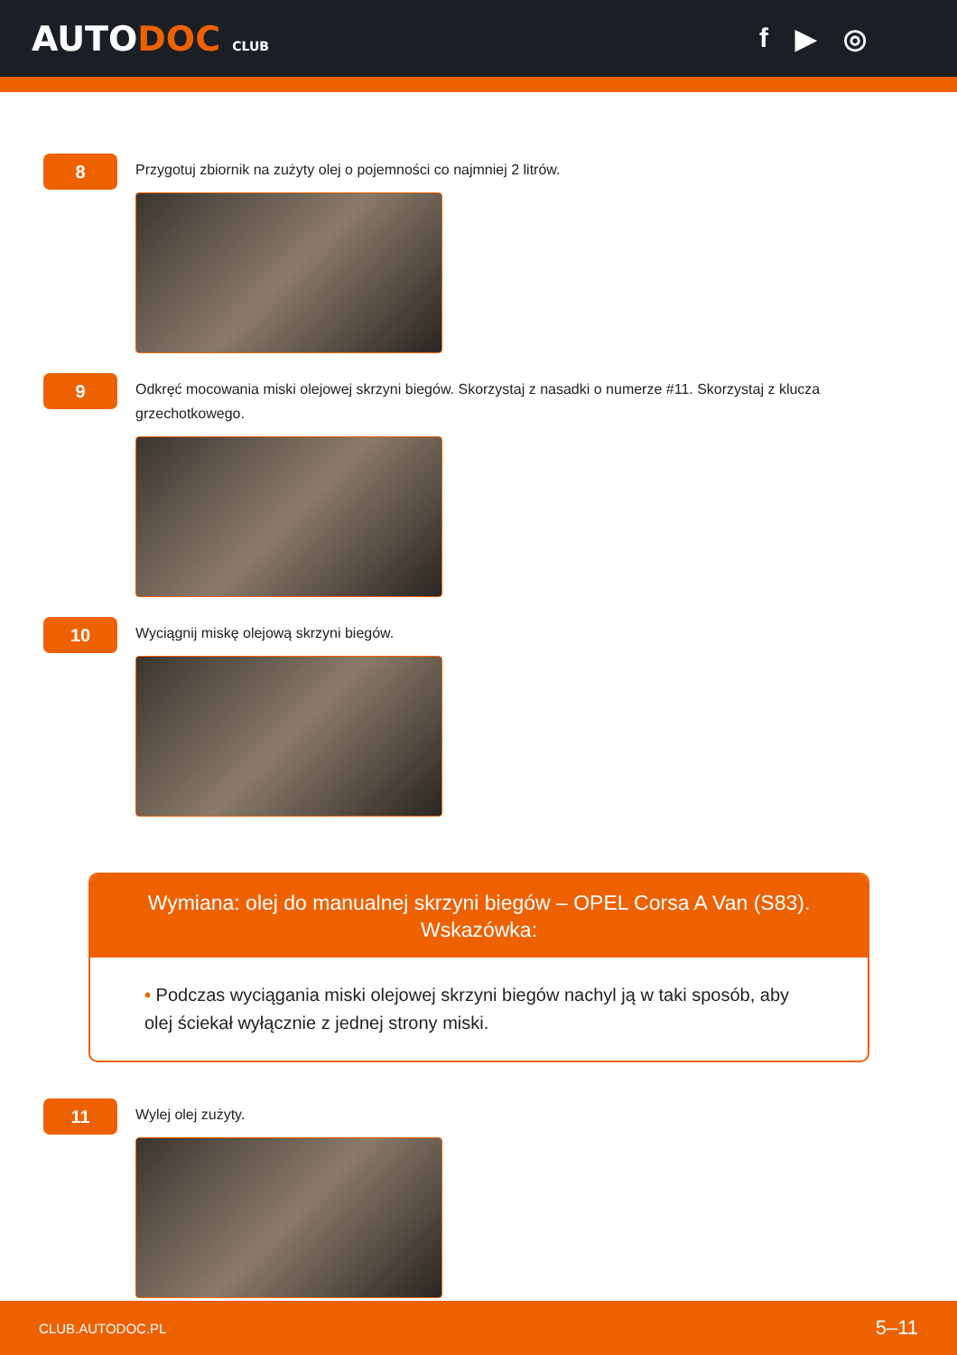AUTODOC CLUB
f ▶ ◎
8
Przygotuj zbiornik na zużyty olej o pojemności co najmniej 2 litrów.
9
Odkręć mocowania miski olejowej skrzyni biegów. Skorzystaj z nasadki o numerze #11. Skorzystaj z klucza grzechotkowego.
10
Wyciągnij miskę olejową skrzyni biegów.
Wymiana: olej do manualnej skrzyni biegów – OPEL Corsa A Van (S83).
Wskazówka:
• Podczas wyciągania miski olejowej skrzyni biegów nachyl ją w taki sposób, aby olej ściekał wyłącznie z jednej strony miski.
11
Wylej olej zużyty.
CLUB.AUTODOC.PL 5–11